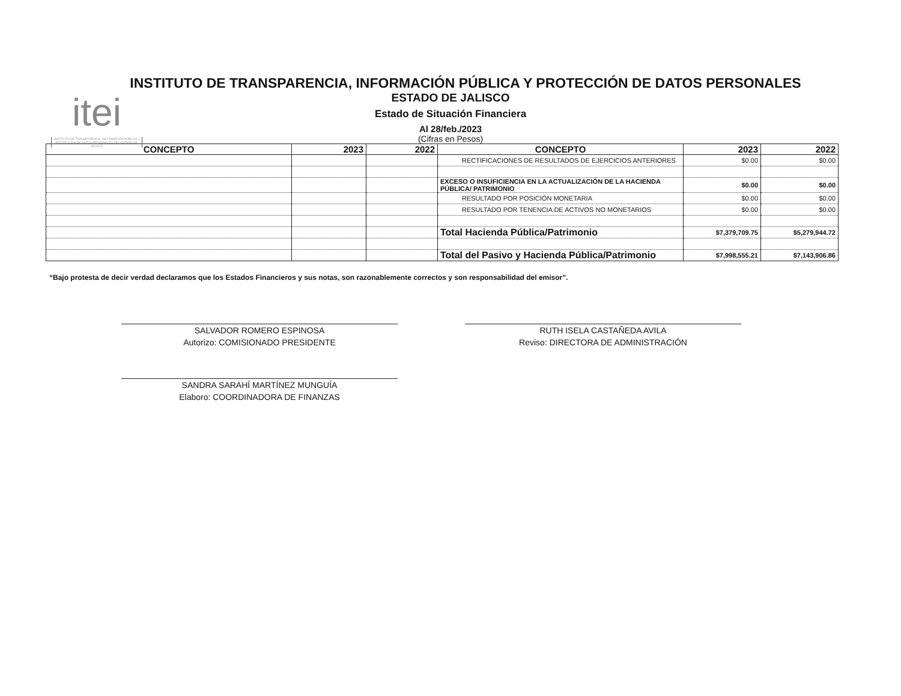itei
INSTITUTO DE TRANSPARENCIA, INFORMACIÓN PÚBLICA Y PROTECCIÓN DE DATOS PERSONALES DEL ESTADO DE JALISCO
INSTITUTO DE TRANSPARENCIA, INFORMACIÓN PÚBLICA Y PROTECCIÓN DE DATOS PERSONALES
ESTADO DE JALISCO
Estado de Situación Financiera
Al 28/feb./2023
(Cifras en Pesos)
| CONCEPTO | 2023 | 2022 | CONCEPTO | 2023 | 2022 |
| --- | --- | --- | --- | --- | --- |
| | | | RECTIFICACIONES DE RESULTADOS DE EJERCICIOS ANTERIORES | $0.00 | $0.00 |
| | | | EXCESO O INSUFICIENCIA EN LA ACTUALIZACIÓN DE LA HACIENDA PÚBLICA/ PATRIMONIO | $0.00 | $0.00 |
| | | | RESULTADO POR POSICIÓN MONETARIA | $0.00 | $0.00 |
| | | | RESULTADO POR TENENCIA DE ACTIVOS NO MONETARIOS | $0.00 | $0.00 |
| | | | Total Hacienda Pública/Patrimonio | $7,379,709.75 | $5,279,944.72 |
| | | | Total del Pasivo y Hacienda Pública/Patrimonio | $7,998,555.21 | $7,143,906.86 |
“Bajo protesta de decir verdad declaramos que los Estados Financieros y sus notas, son razonablemente correctos y son responsabilidad del emisor”.
SALVADOR ROMERO ESPINOSA
Autorizo: COMISIONADO PRESIDENTE
RUTH ISELA CASTAÑEDA AVILA
Reviso: DIRECTORA DE ADMINISTRACIÓN
SANDRA SARAHÍ MARTÍNEZ MUNGUÍA
Elaboro: COORDINADORA DE FINANZAS